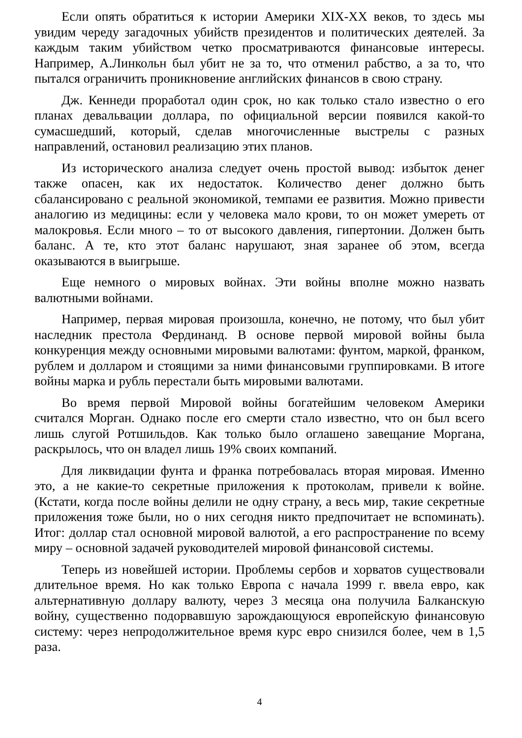Если опять обратиться к истории Америки XIX-XX веков, то здесь мы увидим череду загадочных убийств президентов и политических деятелей. За каждым таким убийством четко просматриваются финансовые интересы. Например, А.Линкольн был убит не за то, что отменил рабство, а за то, что пытался ограничить проникновение английских финансов в свою страну.
Дж. Кеннеди проработал один срок, но как только стало известно о его планах девальвации доллара, по официальной версии появился какой-то сумасшедший, который, сделав многочисленные выстрелы с разных направлений, остановил реализацию этих планов.
Из исторического анализа следует очень простой вывод: избыток денег также опасен, как их недостаток. Количество денег должно быть сбалансировано с реальной экономикой, темпами ее развития. Можно привести аналогию из медицины: если у человека мало крови, то он может умереть от малокровья. Если много – то от высокого давления, гипертонии. Должен быть баланс. А те, кто этот баланс нарушают, зная заранее об этом, всегда оказываются в выигрыше.
Еще немного о мировых войнах. Эти войны вполне можно назвать валютными войнами.
Например, первая мировая произошла, конечно, не потому, что был убит наследник престола Фердинанд. В основе первой мировой войны была конкуренция между основными мировыми валютами: фунтом, маркой, франком, рублем и долларом и стоящими за ними финансовыми группировками. В итоге войны марка и рубль перестали быть мировыми валютами.
Во время первой Мировой войны богатейшим человеком Америки считался Морган. Однако после его смерти стало известно, что он был всего лишь слугой Ротшильдов. Как только было оглашено завещание Моргана, раскрылось, что он владел лишь 19% своих компаний.
Для ликвидации фунта и франка потребовалась вторая мировая. Именно это, а не какие-то секретные приложения к протоколам, привели к войне. (Кстати, когда после войны делили не одну страну, а весь мир, такие секретные приложения тоже были, но о них сегодня никто предпочитает не вспоминать). Итог: доллар стал основной мировой валютой, а его распространение по всему миру – основной задачей руководителей мировой финансовой системы.
Теперь из новейшей истории. Проблемы сербов и хорватов существовали длительное время. Но как только Европа с начала 1999 г. ввела евро, как альтернативную доллару валюту, через 3 месяца она получила Балканскую войну, существенно подорвавшую зарождающуюся европейскую финансовую систему: через непродолжительное время курс евро снизился более, чем в 1,5 раза.
4